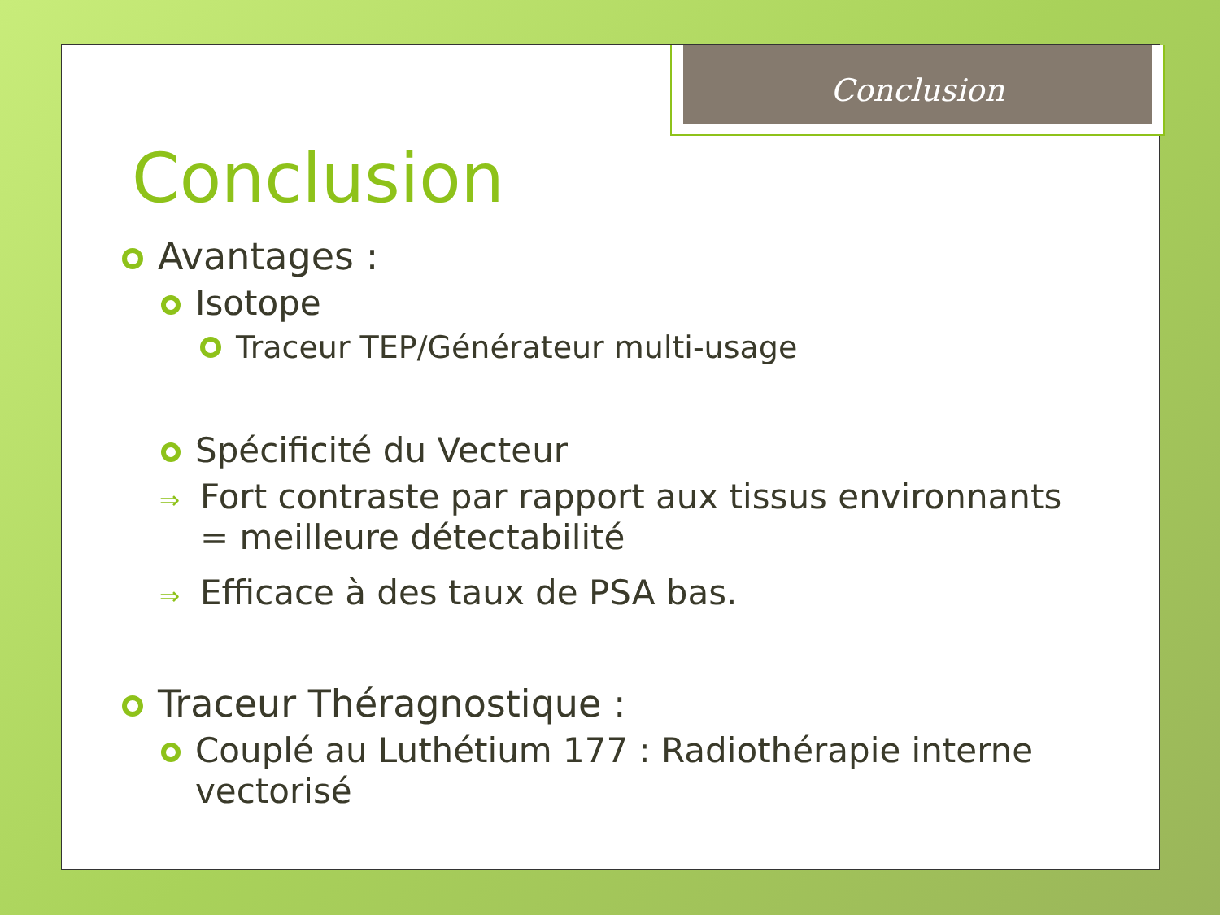Conclusion
Conclusion
Avantages :
Isotope
Traceur TEP/Générateur multi-usage
Spécificité du Vecteur
⇒ Fort contraste par rapport aux tissus environnants = meilleure détectabilité
⇒ Efficace à des taux de PSA bas.
Traceur Théragnostique :
Couplé au Luthétium 177 : Radiothérapie interne vectorisé